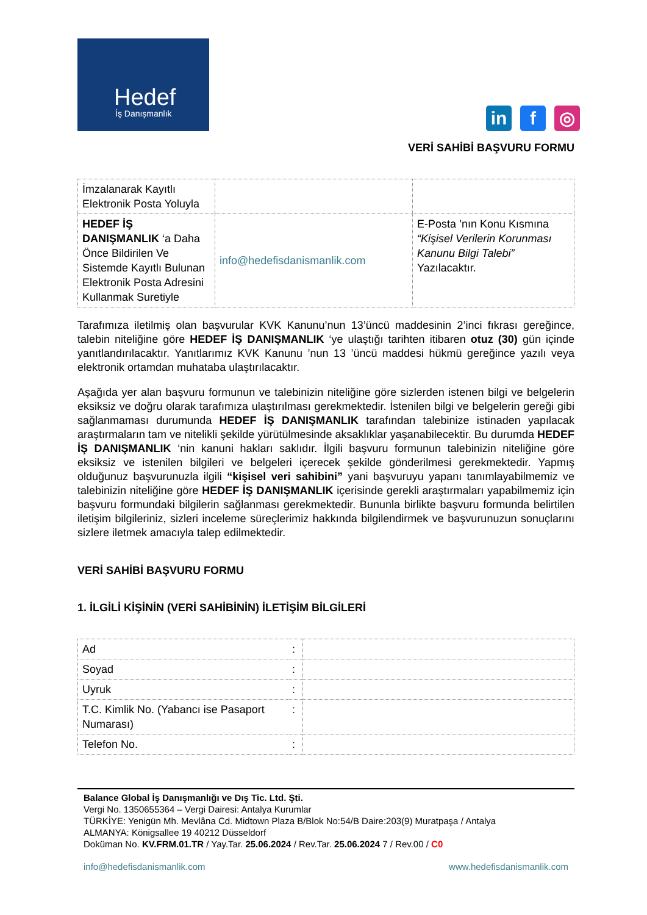Hedef
İş Danışmanlık
in f ◎
VERİ SAHİBİ BAŞVURU FORMU
| İmzalanarak Kayıtlı Elektronik Posta Yoluyla | | |
| HEDEF İŞ DANIŞMANLIK ‘a Daha Önce Bildirilen Ve Sistemde Kayıtlı Bulunan Elektronik Posta Adresini Kullanmak Suretiyle | info@hedefisdanismanlik.com | E-Posta ’nın Konu Kısmına “Kişisel Verilerin Korunması Kanunu Bilgi Talebi” Yazılacaktır. |
Tarafımıza iletilmiş olan başvurular KVK Kanunu’nun 13’üncü maddesinin 2’inci fıkrası gereğince, talebin niteliğine göre HEDEF İŞ DANIŞMANLIK ‘ye ulaştığı tarihten itibaren otuz (30) gün içinde yanıtlandırılacaktır. Yanıtlarımız KVK Kanunu ’nun 13 ’üncü maddesi hükmü gereğince yazılı veya elektronik ortamdan muhataba ulaştırılacaktır.
Aşağıda yer alan başvuru formunun ve talebinizin niteliğine göre sizlerden istenen bilgi ve belgelerin eksiksiz ve doğru olarak tarafımıza ulaştırılması gerekmektedir. İstenilen bilgi ve belgelerin gereği gibi sağlanmaması durumunda HEDEF İŞ DANIŞMANLIK tarafından talebinize istinaden yapılacak araştırmaların tam ve nitelikli şekilde yürütülmesinde aksaklıklar yaşanabilecektir. Bu durumda HEDEF İŞ DANIŞMANLIK ‘nin kanuni hakları saklıdır. İlgili başvuru formunun talebinizin niteliğine göre eksiksiz ve istenilen bilgileri ve belgeleri içerecek şekilde gönderilmesi gerekmektedir. Yapmış olduğunuz başvurunuzla ilgili “kişisel veri sahibini” yani başvuruyu yapanı tanımlayabilmemiz ve talebinizin niteliğine göre HEDEF İŞ DANIŞMANLIK içerisinde gerekli araştırmaları yapabilmemiz için başvuru formundaki bilgilerin sağlanması gerekmektedir. Bununla birlikte başvuru formunda belirtilen iletişim bilgileriniz, sizleri inceleme süreçlerimiz hakkında bilgilendirmek ve başvurunuzun sonuçlarını sizlere iletmek amacıyla talep edilmektedir.
VERİ SAHİBİ BAŞVURU FORMU
1. İLGİLİ KİŞİNİN (VERİ SAHİBİNİN) İLETİŞİM BİLGİLERİ
| Ad | : | |
| Soyad | : | |
| Uyruk | : | |
| T.C. Kimlik No. (Yabancı ise Pasaport Numarası) | : | |
| Telefon No. | : | |
Balance Global İş Danışmanlığı ve Dış Tic. Ltd. Şti.
Vergi No. 1350655364 – Vergi Dairesi: Antalya Kurumlar
TÜRKİYE: Yenigün Mh. Mevlâna Cd. Midtown Plaza B/Blok No:54/B Daire:203(9) Muratpaşa / Antalya
ALMANYA: Königsallee 19 40212 Düsseldorf
Doküman No. KV.FRM.01.TR / Yay.Tar. 25.06.2024 / Rev.Tar. 25.06.2024 7 / Rev.00 / C0
info@hedefisdanismanlik.com www.hedefisdanismanlik.com